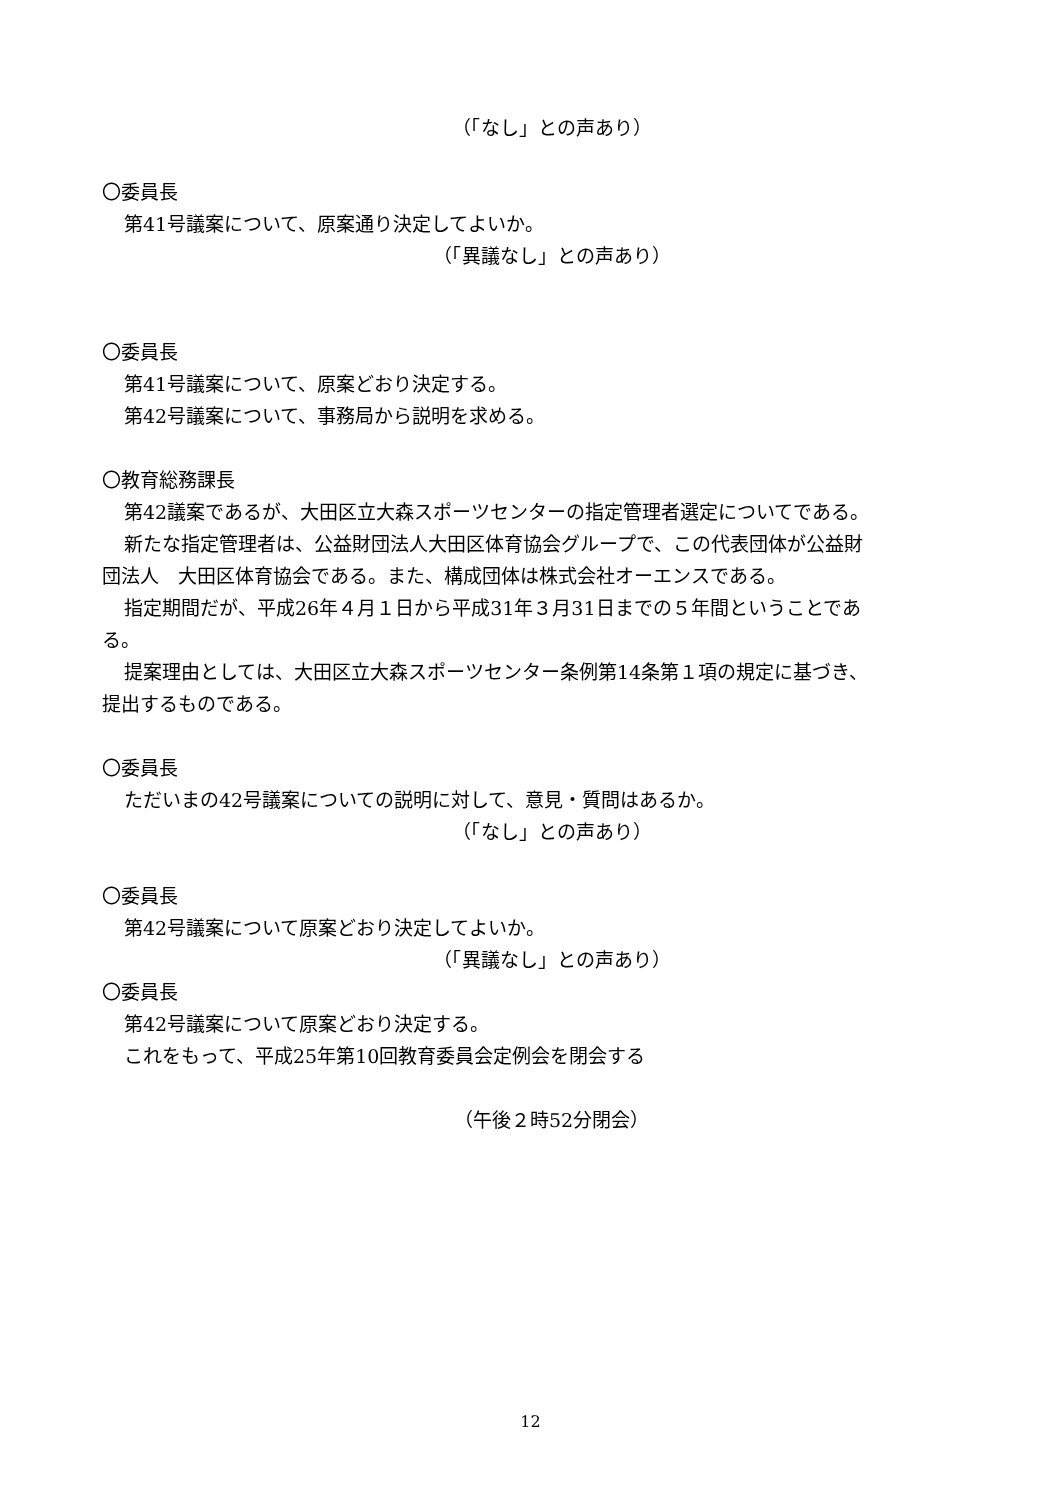（「なし」との声あり）
〇委員長
第41号議案について、原案通り決定してよいか。
（「異議なし」との声あり）
〇委員長
第41号議案について、原案どおり決定する。
第42号議案について、事務局から説明を求める。
〇教育総務課長
第42議案であるが、大田区立大森スポーツセンターの指定管理者選定についてである。
新たな指定管理者は、公益財団法人大田区体育協会グループで、この代表団体が公益財
団法人　大田区体育協会である。また、構成団体は株式会社オーエンスである。
指定期間だが、平成26年４月１日から平成31年３月31日までの５年間ということであ
る。
提案理由としては、大田区立大森スポーツセンター条例第14条第１項の規定に基づき、
提出するものである。
〇委員長
ただいまの42号議案についての説明に対して、意見・質問はあるか。
（「なし」との声あり）
〇委員長
第42号議案について原案どおり決定してよいか。
（「異議なし」との声あり）
〇委員長
第42号議案について原案どおり決定する。
これをもって、平成25年第10回教育委員会定例会を閉会する
（午後２時52分閉会）
12